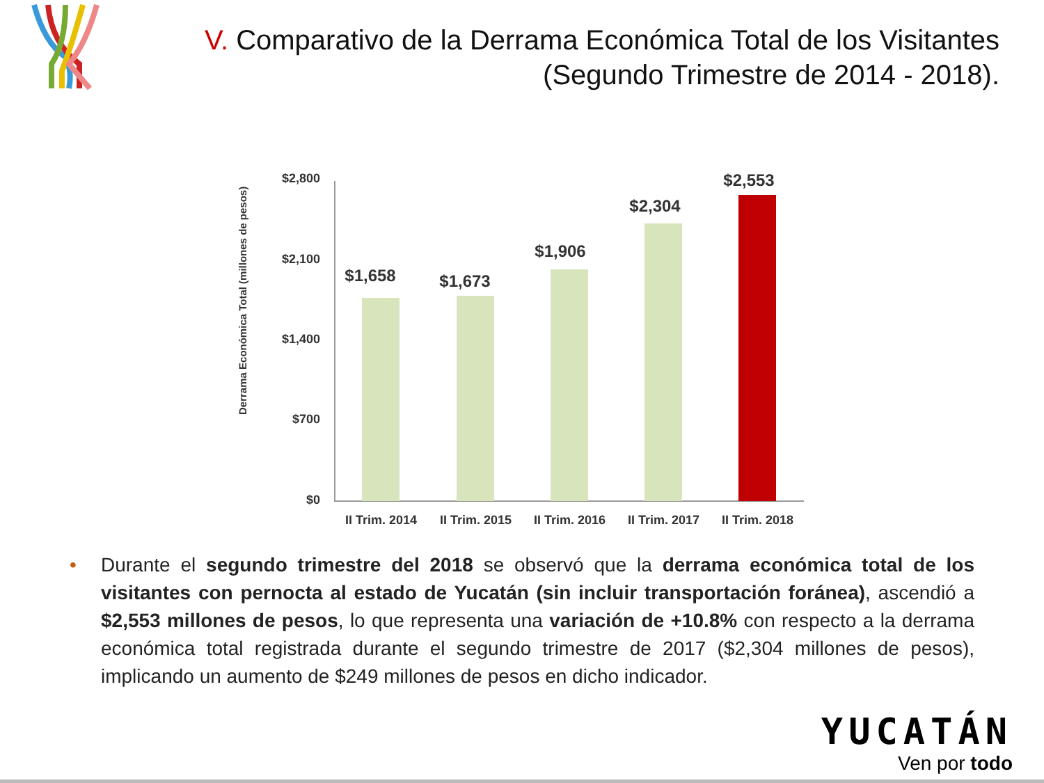V. Comparativo de la Derrama Económica Total de los Visitantes
(Segundo Trimestre de 2014 - 2018).
Derrama Económica Total (millones de pesos)
$2,800
$2,100
$1,400
$700
$0
$1,658 $1,673
$1,906
$2,304
$2,553
II Trim. 2014
II Trim. 2015
II Trim. 2016
II Trim. 2017
II Trim. 2018
• Durante el segundo trimestre del 2018 se observó que la derrama económica total de los visitantes con pernocta al estado de Yucatán (sin incluir transportación foránea), ascendió a $2,553 millones de pesos, lo que representa una variación de +10.8% con respecto a la derrama económica total registrada durante el segundo trimestre de 2017 ($2,304 millones de pesos), implicando un aumento de $249 millones de pesos en dicho indicador.
YUCATÁN
Ven por todo